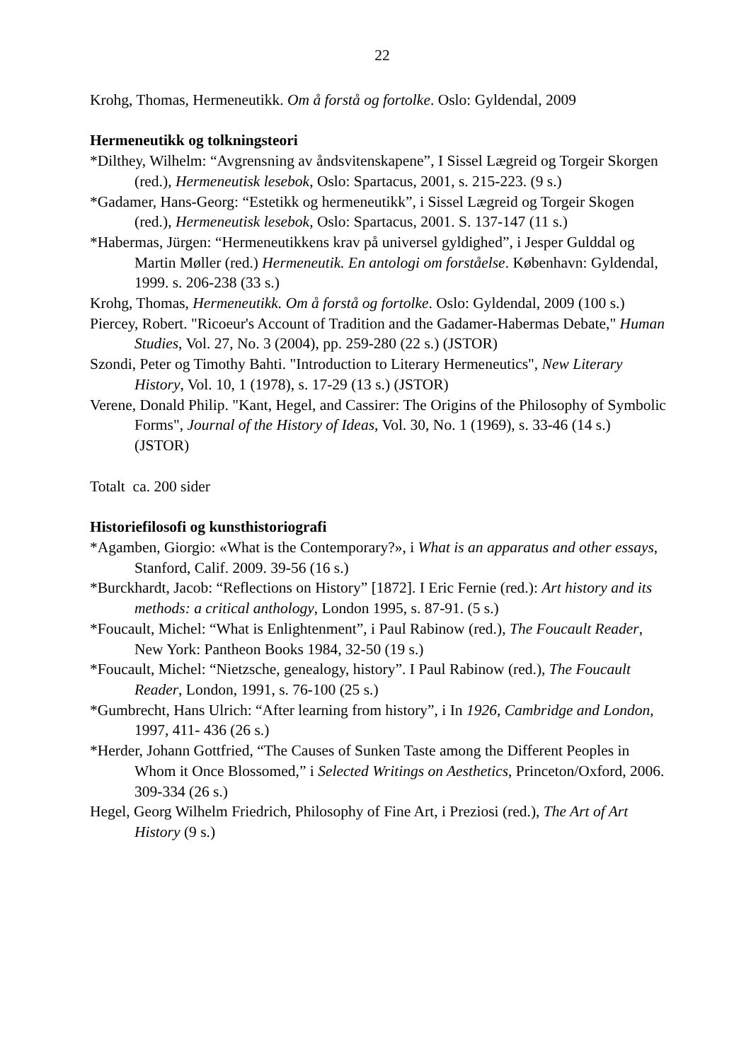22
Krohg, Thomas, Hermeneutikk. Om å forstå og fortolke. Oslo: Gyldendal, 2009
Hermeneutikk og tolkningsteori
*Dilthey, Wilhelm: “Avgrensning av åndsvitenskapene”, I Sissel Lægreid og Torgeir Skorgen (red.), Hermeneutisk lesebok, Oslo: Spartacus, 2001, s. 215-223. (9 s.)
*Gadamer, Hans-Georg: “Estetikk og hermeneutikk”, i Sissel Lægreid og Torgeir Skogen (red.), Hermeneutisk lesebok, Oslo: Spartacus, 2001. S. 137-147 (11 s.)
*Habermas, Jürgen: “Hermeneutikkens krav på universel gyldighed”, i Jesper Gulddal og Martin Møller (red.) Hermeneutik. En antologi om forståelse. København: Gyldendal, 1999. s. 206-238 (33 s.)
Krohg, Thomas, Hermeneutikk. Om å forstå og fortolke. Oslo: Gyldendal, 2009 (100 s.)
Piercey, Robert. "Ricoeur's Account of Tradition and the Gadamer-Habermas Debate," Human Studies, Vol. 27, No. 3 (2004), pp. 259-280 (22 s.) (JSTOR)
Szondi, Peter og Timothy Bahti. "Introduction to Literary Hermeneutics", New Literary History, Vol. 10, 1 (1978), s. 17-29 (13 s.) (JSTOR)
Verene, Donald Philip. "Kant, Hegel, and Cassirer: The Origins of the Philosophy of Symbolic Forms", Journal of the History of Ideas, Vol. 30, No. 1 (1969), s. 33-46 (14 s.) (JSTOR)
Totalt ca. 200 sider
Historiefilosofi og kunsthistoriografi
*Agamben, Giorgio: «What is the Contemporary?», i What is an apparatus and other essays, Stanford, Calif. 2009. 39-56 (16 s.)
*Burckhardt, Jacob: “Reflections on History” [1872]. I Eric Fernie (red.): Art history and its methods: a critical anthology, London 1995, s. 87-91. (5 s.)
*Foucault, Michel: “What is Enlightenment”, i Paul Rabinow (red.), The Foucault Reader, New York: Pantheon Books 1984, 32-50 (19 s.)
*Foucault, Michel: “Nietzsche, genealogy, history”. I Paul Rabinow (red.), The Foucault Reader, London, 1991, s. 76-100 (25 s.)
*Gumbrecht, Hans Ulrich: “After learning from history”, i In 1926, Cambridge and London, 1997, 411- 436 (26 s.)
*Herder, Johann Gottfried, “The Causes of Sunken Taste among the Different Peoples in Whom it Once Blossomed,” i Selected Writings on Aesthetics, Princeton/Oxford, 2006. 309-334 (26 s.)
Hegel, Georg Wilhelm Friedrich, Philosophy of Fine Art, i Preziosi (red.), The Art of Art History (9 s.)